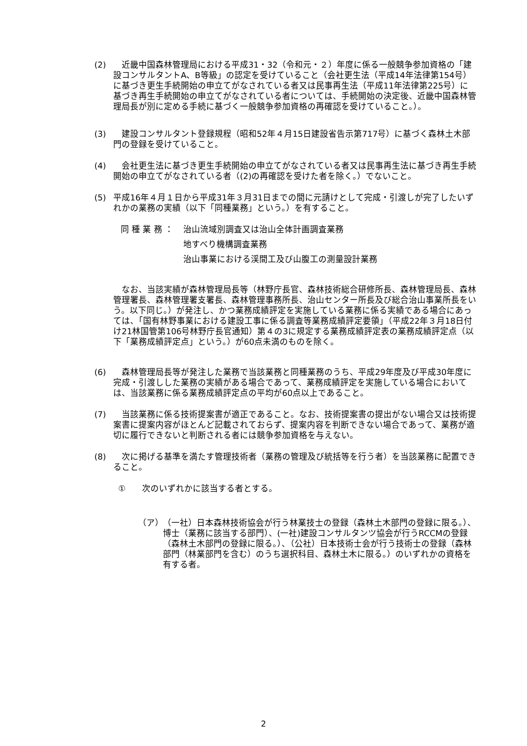(2) 　近畿中国森林管理局における平成31・32（令和元・２）年度に係る一般競争参加資格の「建設コンサルタントA、B等級」の認定を受けていること（会社更生法（平成14年法律第154号）に基づき更生手続開始の申立てがなされている者又は民事再生法（平成11年法律第225号）に基づき再生手続開始の申立てがなされている者については、手続開始の決定後、近畿中国森林管理局長が別に定める手続に基づく一般競争参加資格の再確認を受けていること。）。
(3) 　建設コンサルタント登録規程（昭和52年４月15日建設省告示第717号）に基づく森林土木部門の登録を受けていること。
(4) 　会社更生法に基づき更生手続開始の申立てがなされている者又は民事再生法に基づき再生手続開始の申立てがなされている者（(2)の再確認を受けた者を除く。）でないこと。
(5) 平成16年４月１日から平成31年３月31日までの間に元請けとして完成・引渡しが完了したいずれかの業務の実績（以下「同種業務」という。）を有すること。
同 種 業 務 ： 治山流域別調査又は治山全体計画調査業務
地すべり機構調査業務
治山事業における渓間工及び山腹工の測量設計業務
　なお、当該実績が森林管理局長等（林野庁長官、森林技術総合研修所長、森林管理局長、森林管理署長、森林管理署支署長、森林管理事務所長、治山センター所長及び総合治山事業所長をいう。以下同じ。）が発注し、かつ業務成績評定を実施している業務に係る実績である場合にあっては、「国有林野事業における建設工事に係る調査等業務成績評定要領」（平成22年３月18日付け21林国管第106号林野庁長官通知）第４の3に規定する業務成績評定表の業務成績評定点（以下「業務成績評定点」という。）が60点未満のものを除く。
(6) 　森林管理局長等が発注した業務で当該業務と同種業務のうち、平成29年度及び平成30年度に完成・引渡しした業務の実績がある場合であって、業務成績評定を実施している場合においては、当該業務に係る業務成績評定点の平均が60点以上であること。
(7) 　当該業務に係る技術提案書が適正であること。なお、技術提案書の提出がない場合又は技術提案書に提案内容がほとんど記載されておらず、提案内容を判断できない場合であって、業務が適切に履行できないと判断される者には競争参加資格を与えない。
(8) 　次に掲げる基準を満たす管理技術者（業務の管理及び統括等を行う者）を当該業務に配置できること。
① 次のいずれかに該当する者とする。
（ア） （一社）日本森林技術協会が行う林業技士の登録（森林土木部門の登録に限る。）、博士（業務に該当する部門）、(一社)建設コンサルタンツ協会が行うRCCMの登録（森林土木部門の登録に限る。）、（公社）日本技術士会が行う技術士の登録（森林部門（林業部門を含む）のうち選択科目、森林土木に限る。）のいずれかの資格を有する者。
2